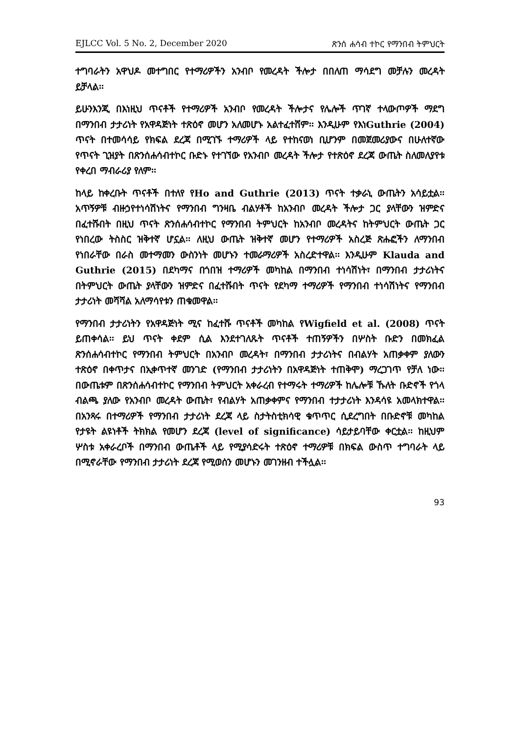EJLCC Vol. 5 No. 2, December 2020 ጽንሰ ሐሳብ ተኮር የማንበብ ትምህርት
ተግባራትን አዋህዶ መተግበር የተማሪዎችን አንብቦ የመረዳት ችሎታ በበለጠ ማሳደግ መቻሉን መረዳት ይቻላል፡፡
ይሁንእንጂ በእነዚህ ጥናቶች የተማሪዎች አንብቦ የመረዳት ችሎታና የሌሎች ጥገኛ ተላውጦዎች ማደግ በማንበብ ታታሪነት የአዋዳጅነት ተጽዕኖ መሆን አለመሆኑ አልተፈተሸም፡፡ እንዲሁም የእነGuthrie (2004) ጥናት በተመሳሳይ የክፍል ደረጃ በሚገኙ ተማሪዎች ላይ የተከናወነ ቢሆንም በመጀመሪያውና በሁለተኛው የጥናት ጊዝያት በጽንሰሐሳብተኮር ቡድኑ የተገኘው የአንብቦ መረዳት ችሎታ የተጽዕኖ ደረጃ ውጤት ስለመለያየቱ የቀረበ ማብራሪያ የለም፡፡
ከላይ ከቀረቡት ጥናቶች በተለየ የHo and Guthrie (2013) ጥናት ተቃራኒ ውጤትን አሳይቷል፡፡ አጥኝዎቹ ብዙኃየተነሳሽነትና የማንበብ ግንዛቤ ብልሃቶች ከአንብቦ መረዳት ችሎታ ጋር ያላቸውን ዝምድና በፈተሹበት በዚህ ጥናት ጽንሰሐሳብተኮር የማንበብ ትምህርት ከአንብቦ መረዳትና ከትምህርት ውጤት ጋር የነበረው ትስስር ዝቅተኛ ሆኗል፡፡ ለዚህ ውጤት ዝቅተኛ መሆን የተማሪዎች አስረጅ ጽሑፎችን ለማንበብ የነበራቸው በራስ መተማመን ውስንነት መሆኑን ተመራማሪዎች አስረድተዋል፡፡ እንዲሁም Klauda and Guthrie (2015) በደካማና በጎበዝ ተማሪዎች መካከል በማንበብ ተነሳሽነት፣ በማንበብ ታታሪነትና በትምህርት ውጤት ያላቸውን ዝምድና በፈተሹበት ጥናት የደካማ ተማሪዎች የማንበብ ተነሳሽነትና የማንበብ ታታሪነት መሻሻል አለማሳየቱን ጠቁመዋል፡፡
የማንበብ ታታሪነትን የአዋዳጅነት ሚና ከፈተሹ ጥናቶች መካከል የWigfield et al. (2008) ጥናት ይጠቀሳል፡፡ ይህ ጥናት ቀደም ሲል እንደተገለጹት ጥናቶች ተጠኝዎችን በሦስት ቡድን በመክፈል ጽንሰሐሳብተኮር የማንበብ ትምህርት በአንብቦ መረዳት፣ በማንበብ ታታሪነትና በብልሃት አጠቃቀም ያለውን ተጽዕኖ በቀጥታና በኢቀጥተኛ መንገድ (የማንበብ ታታሪነትን በአዋዳጅነት ተጠቅሞ) ማረጋገጥ የቻለ ነው፡፡ በውጤቱም በጽንሰሐሳብተኮር የማንበብ ትምህርት አቀራረብ የተማሩት ተማሪዎች ከሌሎቹ ኹለት ቡድኖች የጎላ ብልጫ ያለው የአንብቦ መረዳት ውጤት፣ የብልሃት አጠቃቀምና የማንበብ ተታታሪነት እንዳሳዩ አመላክተዋል፡፡ በአንጻሩ በተማሪዎች የማንበብ ታታሪነት ደረጃ ላይ ስታትስቲክሳዊ ቁጥጥር ሲደረግበት በቡድኖቹ መካከል የታዩት ልዩነቶች ትክክል የመሆን ደረጃ (level of significance) ሳይታይባቸው ቀርቷል፡፡ ከዚህም ሦስቱ አቀራረቦች በማንበብ ውጤቶች ላይ የሚያሳድሩት ተጽዕኖ ተማሪዎቹ በክፍል ውስጥ ተግባራት ላይ በሚኖራቸው የማንበብ ታታሪነት ደረጃ የሚወሰን መሆኑን መገንዘብ ተችሏል፡፡
93